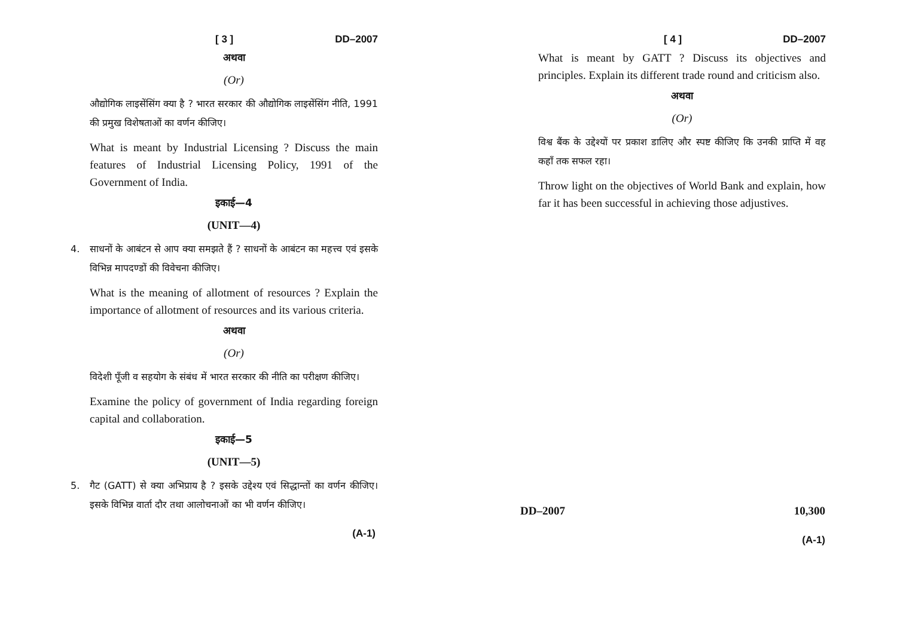[ 3 ] DD–2007
अथवा
(Or)
औद्योगिक लाइसेंसिंग क्या है ? भारत सरकार की औद्योगिक लाइसेंसिंग नीति, 1991 की प्रमुख विशेषताओं का वर्णन कीजिए।
What is meant by Industrial Licensing ? Discuss the main features of Industrial Licensing Policy, 1991 of the Government of India.
इकाई—4
(UNIT—4)
4. साधनों के आबंटन से आप क्या समझते हैं ? साधनों के आबंटन का महत्त्व एवं इसके विभिन्न मापदण्डों की विवेचना कीजिए।
What is the meaning of allotment of resources ? Explain the importance of allotment of resources and its various criteria.
अथवा
(Or)
विदेशी पूँजी व सहयोग के संबंध में भारत सरकार की नीति का परीक्षण कीजिए।
Examine the policy of government of India regarding foreign capital and collaboration.
इकाई—5
(UNIT—5)
5. गैट (GATT) से क्या अभिप्राय है ? इसके उद्देश्य एवं सिद्धान्तों का वर्णन कीजिए। इसके विभिन्न वार्ता दौर तथा आलोचनाओं का भी वर्णन कीजिए।
(A-1)
[ 4 ] DD–2007
What is meant by GATT ? Discuss its objectives and principles. Explain its different trade round and criticism also.
अथवा
(Or)
विश्व बैंक के उद्देश्यों पर प्रकाश डालिए और स्पष्ट कीजिए कि उनकी प्राप्ति में वह कहाँ तक सफल रहा।
Throw light on the objectives of World Bank and explain, how far it has been successful in achieving those adjustives.
DD–2007 10,300
(A-1)